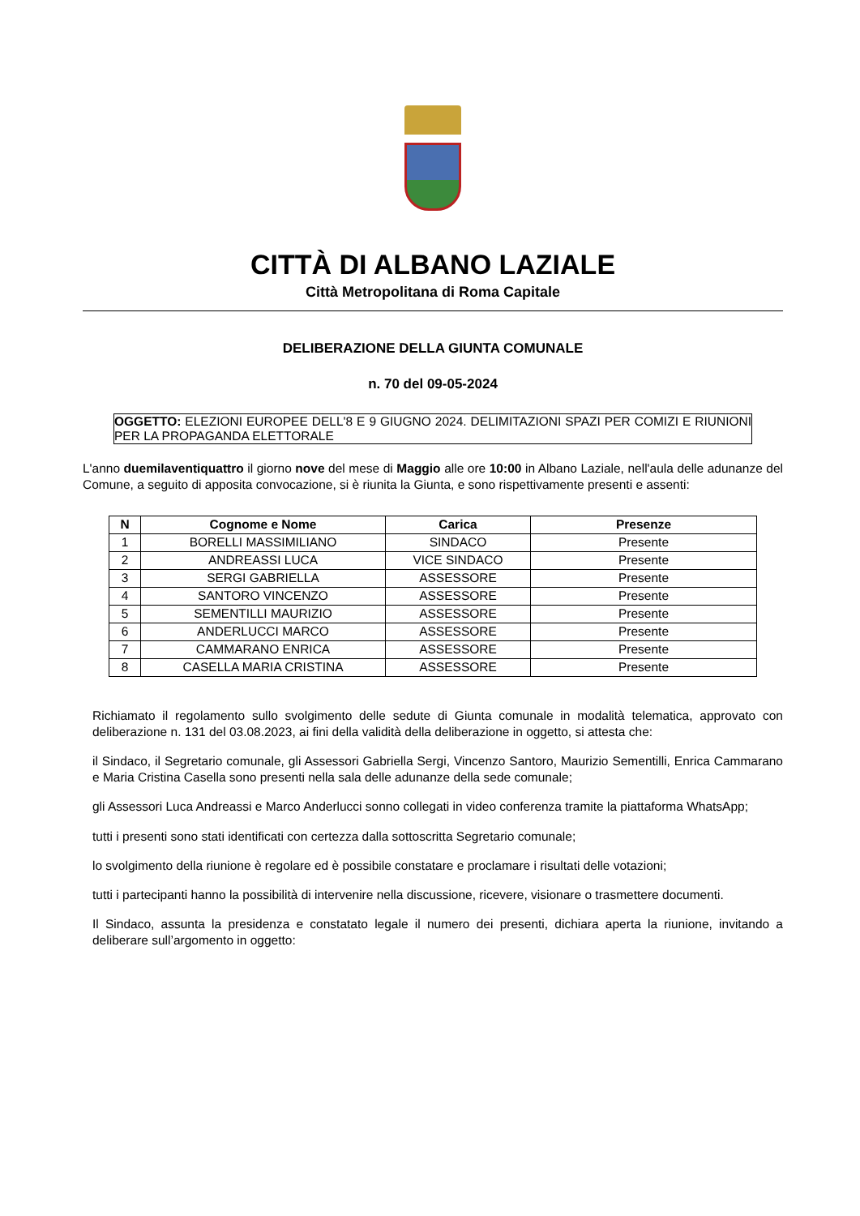CITTÀ DI ALBANO LAZIALE
Città Metropolitana di Roma Capitale
DELIBERAZIONE DELLA GIUNTA COMUNALE
n. 70 del 09-05-2024
OGGETTO: ELEZIONI EUROPEE DELL'8 E 9 GIUGNO 2024. DELIMITAZIONI SPAZI PER COMIZI E RIUNIONI PER LA PROPAGANDA ELETTORALE
L'anno duemilaventiquattro il giorno nove del mese di Maggio alle ore 10:00 in Albano Laziale, nell'aula delle adunanze del Comune, a seguito di apposita convocazione, si è riunita la Giunta, e sono rispettivamente presenti e assenti:
| N | Cognome e Nome | Carica | Presenze |
| --- | --- | --- | --- |
| 1 | BORELLI MASSIMILIANO | SINDACO | Presente |
| 2 | ANDREASSI LUCA | VICE SINDACO | Presente |
| 3 | SERGI GABRIELLA | ASSESSORE | Presente |
| 4 | SANTORO VINCENZO | ASSESSORE | Presente |
| 5 | SEMENTILLI MAURIZIO | ASSESSORE | Presente |
| 6 | ANDERLUCCI MARCO | ASSESSORE | Presente |
| 7 | CAMMARANO ENRICA | ASSESSORE | Presente |
| 8 | CASELLA MARIA CRISTINA | ASSESSORE | Presente |
Richiamato il regolamento sullo svolgimento delle sedute di Giunta comunale in modalità telematica, approvato con deliberazione n. 131 del 03.08.2023, ai fini della validità della deliberazione in oggetto, si attesta che:
il Sindaco, il Segretario comunale, gli Assessori Gabriella Sergi, Vincenzo Santoro, Maurizio Sementilli, Enrica Cammarano e Maria Cristina Casella sono presenti nella sala delle adunanze della sede comunale;
gli Assessori Luca Andreassi e Marco Anderlucci sonno collegati in video conferenza tramite la piattaforma WhatsApp;
tutti i presenti sono stati identificati con certezza dalla sottoscritta Segretario comunale;
lo svolgimento della riunione è regolare ed è possibile constatare e proclamare i risultati delle votazioni;
tutti i partecipanti hanno la possibilità di intervenire nella discussione, ricevere, visionare o trasmettere documenti.
Il Sindaco, assunta la presidenza e constatato legale il numero dei presenti, dichiara aperta la riunione, invitando a deliberare sull’argomento in oggetto: